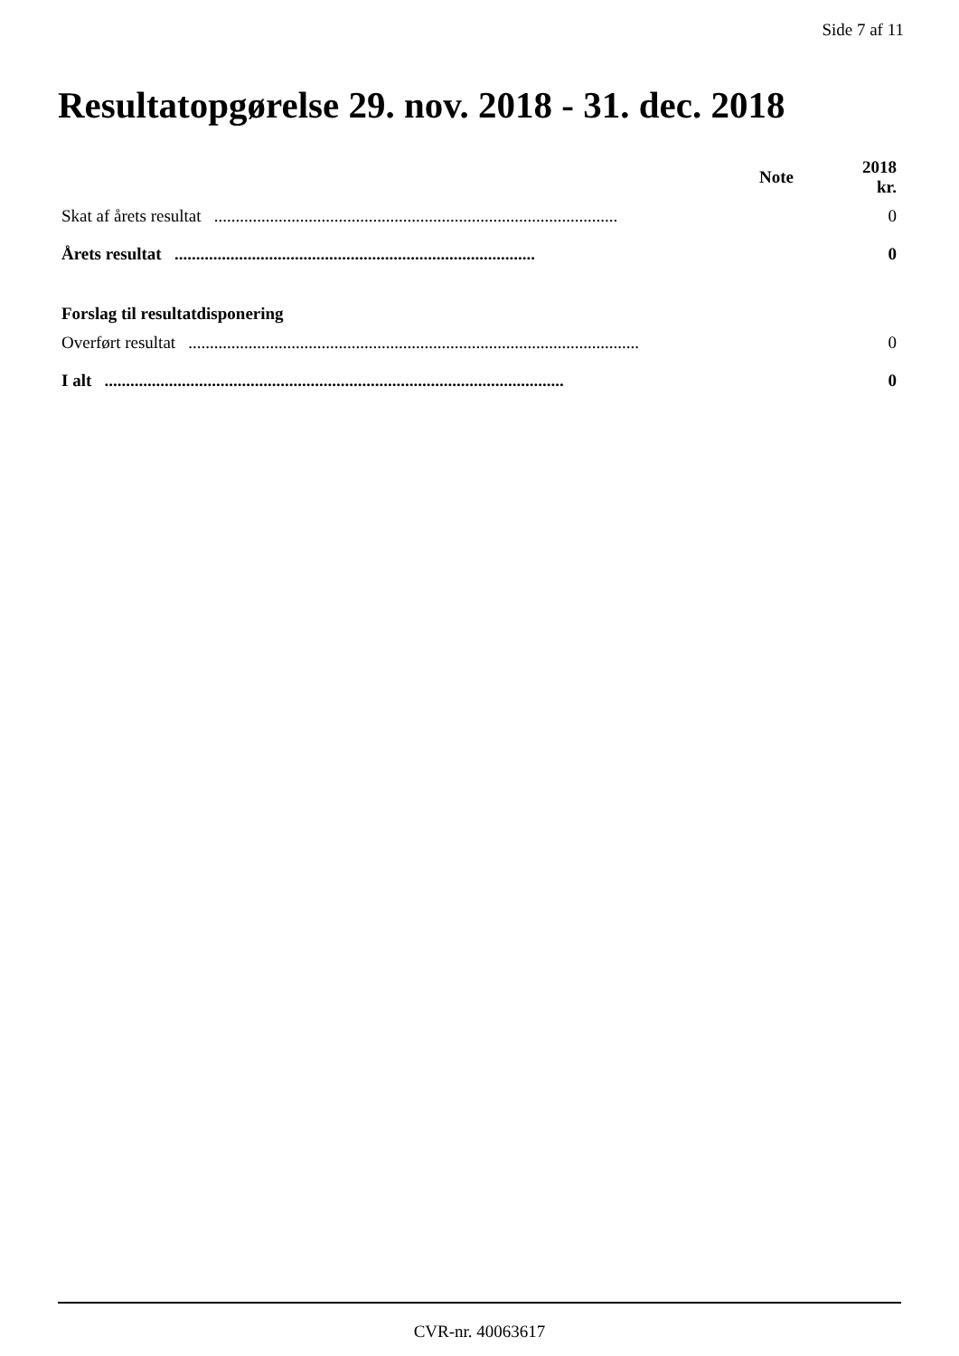Side 7 af 11
Resultatopgørelse 29. nov. 2018 - 31. dec. 2018
| | Note | 2018 kr. |
| --- | --- | --- |
| Skat af årets resultat .............................................................................................. | | 0 |
| Årets resultat .................................................................................... | | 0 |
| Forslag til resultatdisponering | | |
| Overført resultat ......................................................................................................... | | 0 |
| I alt ........................................................................................................... | | 0 |
CVR-nr. 40063617